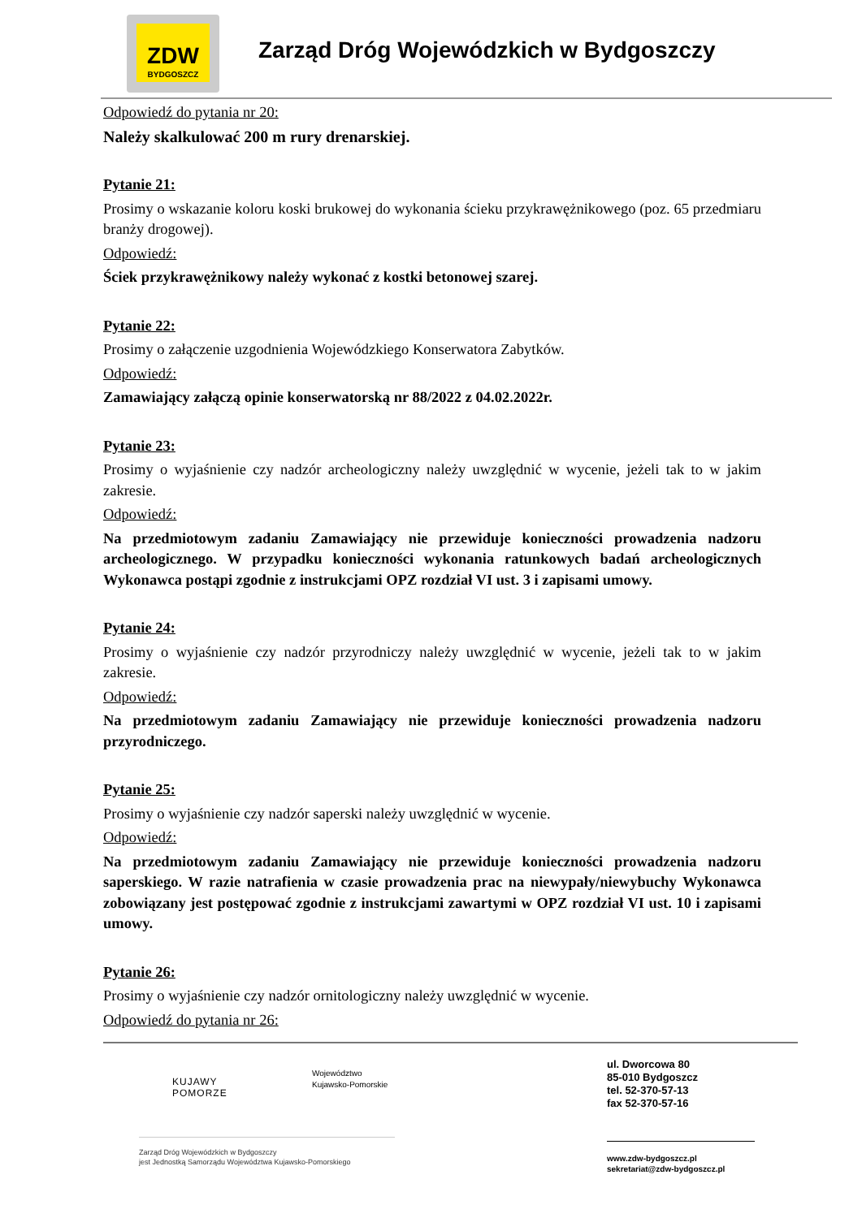ZDW
BYDGOSZCZ
Zarząd Dróg Wojewódzkich w Bydgoszczy
Odpowiedź do pytania nr 20:
Należy skalkulować 200 m rury drenarskiej.
Pytanie 21:
Prosimy o wskazanie koloru koski brukowej do wykonania ścieku przykrawężnikowego (poz. 65 przedmiaru branży drogowej).
Odpowiedź:
Ściek przykrawężnikowy należy wykonać z kostki betonowej szarej.
Pytanie 22:
Prosimy o załączenie uzgodnienia Wojewódzkiego Konserwatora Zabytków.
Odpowiedź:
Zamawiający załączą opinie konserwatorską nr 88/2022 z 04.02.2022r.
Pytanie 23:
Prosimy o wyjaśnienie czy nadzór archeologiczny należy uwzględnić w wycenie, jeżeli tak to w jakim zakresie.
Odpowiedź:
Na przedmiotowym zadaniu Zamawiający nie przewiduje konieczności prowadzenia nadzoru archeologicznego. W przypadku konieczności wykonania ratunkowych badań archeologicznych Wykonawca postąpi zgodnie z instrukcjami OPZ rozdział VI ust. 3 i zapisami umowy.
Pytanie 24:
Prosimy o wyjaśnienie czy nadzór przyrodniczy należy uwzględnić w wycenie, jeżeli tak to w jakim zakresie.
Odpowiedź:
Na przedmiotowym zadaniu Zamawiający nie przewiduje konieczności prowadzenia nadzoru przyrodniczego.
Pytanie 25:
Prosimy o wyjaśnienie czy nadzór saperski należy uwzględnić w wycenie.
Odpowiedź:
Na przedmiotowym zadaniu Zamawiający nie przewiduje konieczności prowadzenia nadzoru saperskiego. W razie natrafienia w czasie prowadzenia prac na niewypały/niewybuchy Wykonawca zobowiązany jest postępować zgodnie z instrukcjami zawartymi w OPZ rozdział VI ust. 10 i zapisami umowy.
Pytanie 26:
Prosimy o wyjaśnienie czy nadzór ornitologiczny należy uwzględnić w wycenie.
Odpowiedź do pytania nr 26:
KUJAWY
POMORZE
Województwo
Kujawsko-Pomorskie
ul. Dworcowa 80
85-010 Bydgoszcz
tel. 52-370-57-13
fax 52-370-57-16
Zarząd Dróg Wojewódzkich w Bydgoszczy
jest Jednostką Samorządu Województwa Kujawsko-Pomorskiego
www.zdw-bydgoszcz.pl
sekretariat@zdw-bydgoszcz.pl